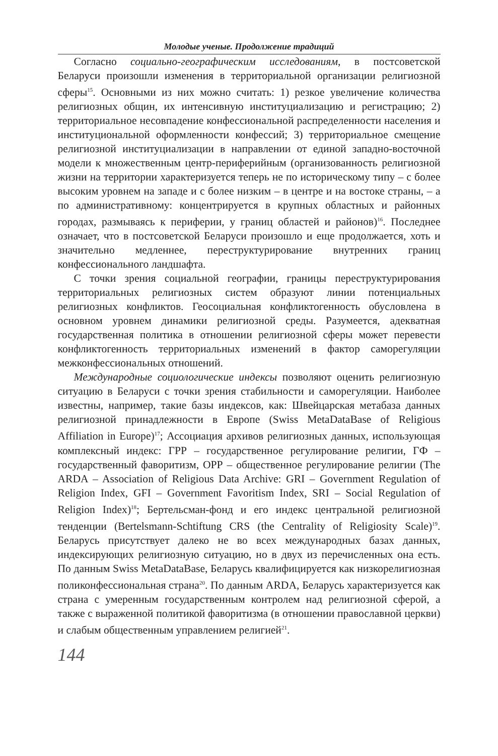Молодые ученые. Продолжение традиций
Согласно социально-географическим исследованиям, в постсоветской Беларуси произошли изменения в территориальной организации религиозной сферы<sup>15</sup>. Основными из них можно считать: 1) резкое увеличение количества религиозных общин, их интенсивную институциализацию и регистрацию; 2) территориальное несовпадение конфессиональной распределенности населения и институциональной оформленности конфессий; 3) территориальное смещение религиозной институциализации в направлении от единой западно-восточной модели к множественным центр-периферийным (организованность религиозной жизни на территории характеризуется теперь не по историческому типу – с более высоким уровнем на западе и с более низким – в центре и на востоке страны, – а по административному: концентрируется в крупных областных и районных городах, размываясь к периферии, у границ областей и районов)<sup>16</sup>. Последнее означает, что в постсоветской Беларуси произошло и еще продолжается, хоть и значительно медленнее, переструктурирование внутренних границ конфессионального ландшафта.
С точки зрения социальной географии, границы переструктурирования территориальных религиозных систем образуют линии потенциальных религиозных конфликтов. Геосоциальная конфликтогенность обусловлена в основном уровнем динамики религиозной среды. Разумеется, адекватная государственная политика в отношении религиозной сферы может перевести конфликтогенность территориальных изменений в фактор саморегуляции межконфессиональных отношений.
Международные социологические индексы позволяют оценить религиозную ситуацию в Беларуси с точки зрения стабильности и саморегуляции. Наиболее известны, например, такие базы индексов, как: Швейцарская метабаза данных религиозной принадлежности в Европе (Swiss MetaDataBase of Religious Affiliation in Europe)<sup>17</sup>; Ассоциация архивов религиозных данных, использующая комплексный индекс: ГРР – государственное регулирование религии, ГФ – государственный фаворитизм, ОРР – общественное регулирование религии (The ARDA – Association of Religious Data Archive: GRI – Government Regulation of Religion Index, GFI – Government Favoritism Index, SRI – Social Regulation of Religion Index)<sup>18</sup>; Бертельсман-фонд и его индекс центральной религиозной тенденции (Bertelsmann-Schtiftung CRS (the Centrality of Religiosity Scale)<sup>19</sup>. Беларусь присутствует далеко не во всех международных базах данных, индексирующих религиозную ситуацию, но в двух из перечисленных она есть. По данным Swiss MetaDataBase, Беларусь квалифицируется как низкорелигиозная поликонфессиональная страна<sup>20</sup>. По данным ARDA, Беларусь характеризуется как страна с умеренным государственным контролем над религиозной сферой, а также с выраженной политикой фаворитизма (в отношении православной церкви) и слабым общественным управлением религией<sup>21</sup>.
144